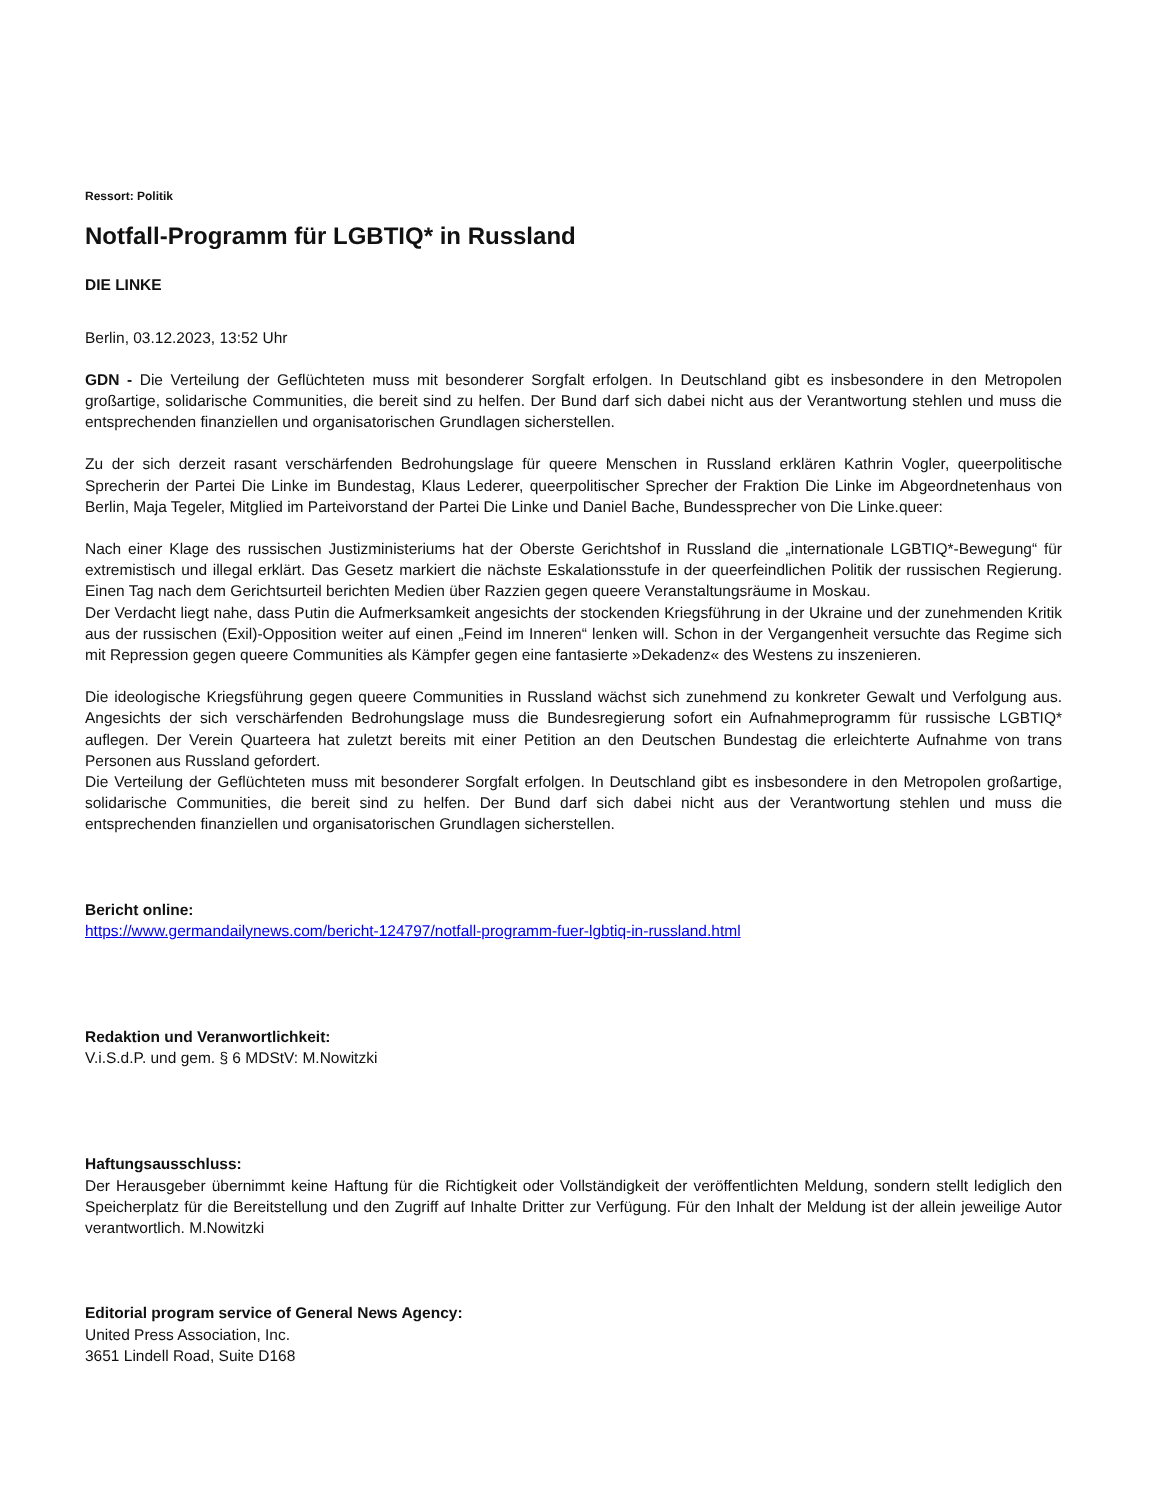Ressort: Politik
Notfall-Programm für LGBTIQ* in Russland
DIE LINKE
Berlin, 03.12.2023, 13:52 Uhr
GDN - Die Verteilung der Geflüchteten muss mit besonderer Sorgfalt erfolgen. In Deutschland gibt es insbesondere in den Metropolen großartige, solidarische Communities, die bereit sind zu helfen. Der Bund darf sich dabei nicht aus der Verantwortung stehlen und muss die entsprechenden finanziellen und organisatorischen Grundlagen sicherstellen.
Zu der sich derzeit rasant verschärfenden Bedrohungslage für queere Menschen in Russland erklären Kathrin Vogler, queerpolitische Sprecherin der Partei Die Linke im Bundestag, Klaus Lederer, queerpolitischer Sprecher der Fraktion Die Linke im Abgeordnetenhaus von Berlin, Maja Tegeler, Mitglied im Parteivorstand der Partei Die Linke und Daniel Bache, Bundessprecher von Die Linke.queer:
Nach einer Klage des russischen Justizministeriums hat der Oberste Gerichtshof in Russland die „internationale LGBTIQ*-Bewegung“ für extremistisch und illegal erklärt. Das Gesetz markiert die nächste Eskalationsstufe in der queerfeindlichen Politik der russischen Regierung. Einen Tag nach dem Gerichtsurteil berichten Medien über Razzien gegen queere Veranstaltungsräume in Moskau.
Der Verdacht liegt nahe, dass Putin die Aufmerksamkeit angesichts der stockenden Kriegsführung in der Ukraine und der zunehmenden Kritik aus der russischen (Exil)-Opposition weiter auf einen „Feind im Inneren“ lenken will. Schon in der Vergangenheit versuchte das Regime sich mit Repression gegen queere Communities als Kämpfer gegen eine fantasierte »Dekadenz« des Westens zu inszenieren.
Die ideologische Kriegsführung gegen queere Communities in Russland wächst sich zunehmend zu konkreter Gewalt und Verfolgung aus. Angesichts der sich verschärfenden Bedrohungslage muss die Bundesregierung sofort ein Aufnahmeprogramm für russische LGBTIQ* auflegen. Der Verein Quarteera hat zuletzt bereits mit einer Petition an den Deutschen Bundestag die erleichterte Aufnahme von trans Personen aus Russland gefordert.
Die Verteilung der Geflüchteten muss mit besonderer Sorgfalt erfolgen. In Deutschland gibt es insbesondere in den Metropolen großartige, solidarische Communities, die bereit sind zu helfen. Der Bund darf sich dabei nicht aus der Verantwortung stehlen und muss die entsprechenden finanziellen und organisatorischen Grundlagen sicherstellen.
Bericht online:
https://www.germandailynews.com/bericht-124797/notfall-programm-fuer-lgbtiq-in-russland.html
Redaktion und Veranwortlichkeit:
V.i.S.d.P. und gem. § 6 MDStV: M.Nowitzki
Haftungsausschluss:
Der Herausgeber übernimmt keine Haftung für die Richtigkeit oder Vollständigkeit der veröffentlichten Meldung, sondern stellt lediglich den Speicherplatz für die Bereitstellung und den Zugriff auf Inhalte Dritter zur Verfügung. Für den Inhalt der Meldung ist der allein jeweilige Autor verantwortlich. M.Nowitzki
Editorial program service of General News Agency:
United Press Association, Inc.
3651 Lindell Road, Suite D168